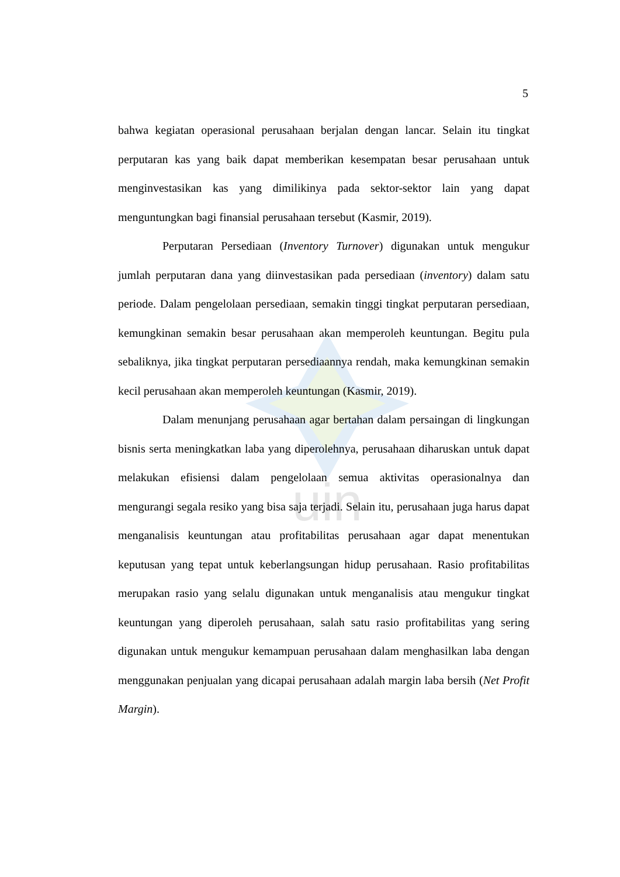uin
5
bahwa kegiatan operasional perusahaan berjalan dengan lancar. Selain itu tingkat perputaran kas yang baik dapat memberikan kesempatan besar perusahaan untuk menginvestasikan kas yang dimilikinya pada sektor-sektor lain yang dapat menguntungkan bagi finansial perusahaan tersebut (Kasmir, 2019).
Perputaran Persediaan (Inventory Turnover) digunakan untuk mengukur jumlah perputaran dana yang diinvestasikan pada persediaan (inventory) dalam satu periode. Dalam pengelolaan persediaan, semakin tinggi tingkat perputaran persediaan, kemungkinan semakin besar perusahaan akan memperoleh keuntungan. Begitu pula sebaliknya, jika tingkat perputaran persediaannya rendah, maka kemungkinan semakin kecil perusahaan akan memperoleh keuntungan (Kasmir, 2019).
Dalam menunjang perusahaan agar bertahan dalam persaingan di lingkungan bisnis serta meningkatkan laba yang diperolehnya, perusahaan diharuskan untuk dapat melakukan efisiensi dalam pengelolaan semua aktivitas operasionalnya dan mengurangi segala resiko yang bisa saja terjadi. Selain itu, perusahaan juga harus dapat menganalisis keuntungan atau profitabilitas perusahaan agar dapat menentukan keputusan yang tepat untuk keberlangsungan hidup perusahaan. Rasio profitabilitas merupakan rasio yang selalu digunakan untuk menganalisis atau mengukur tingkat keuntungan yang diperoleh perusahaan, salah satu rasio profitabilitas yang sering digunakan untuk mengukur kemampuan perusahaan dalam menghasilkan laba dengan menggunakan penjualan yang dicapai perusahaan adalah margin laba bersih (Net Profit Margin).